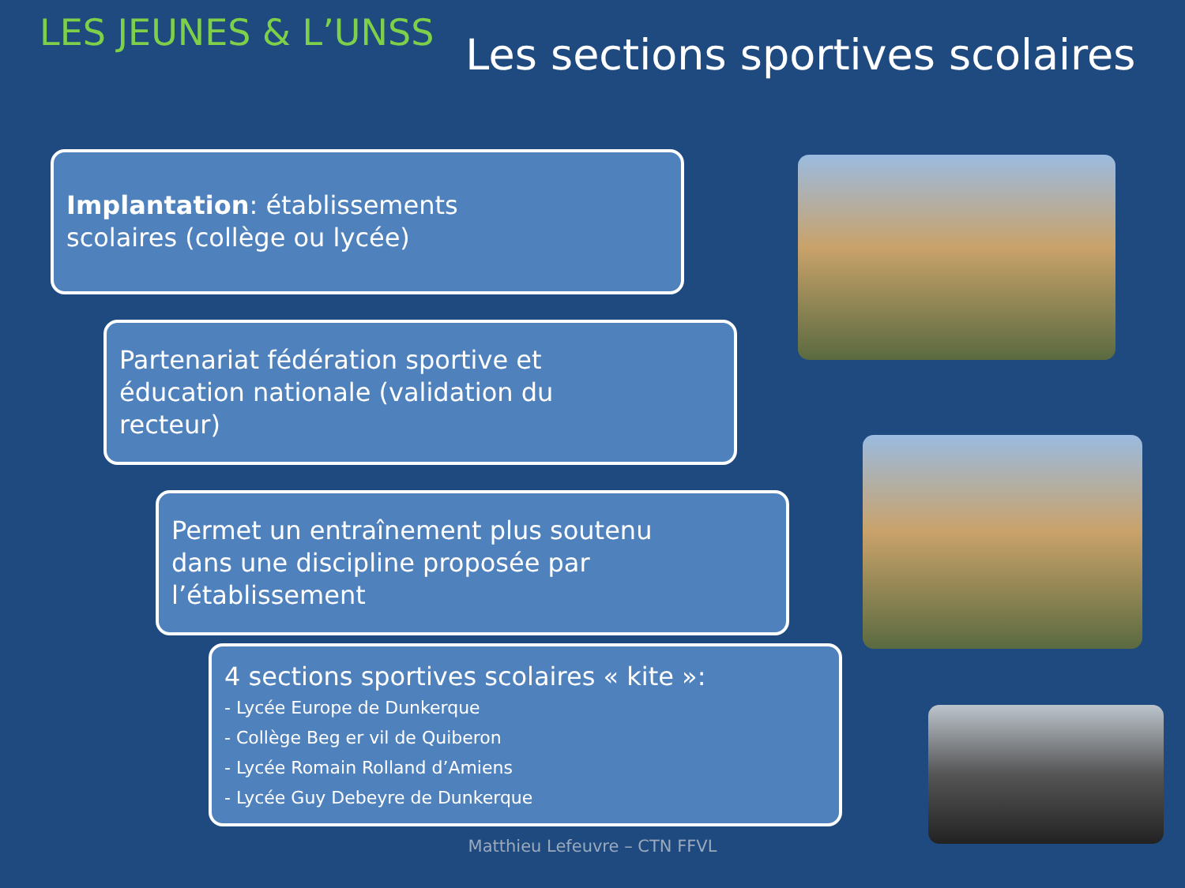LES JEUNES & L’UNSS
Les sections sportives scolaires
Implantation: établissements
scolaires (collège ou lycée)
Partenariat fédération sportive et
éducation nationale (validation du
recteur)
Permet un entraînement plus soutenu
dans une discipline proposée par
l’établissement
4 sections sportives scolaires « kite »:
- Lycée Europe de Dunkerque
- Collège Beg er vil de Quiberon
- Lycée Romain Rolland d’Amiens
- Lycée Guy Debeyre de Dunkerque
Matthieu Lefeuvre – CTN FFVL